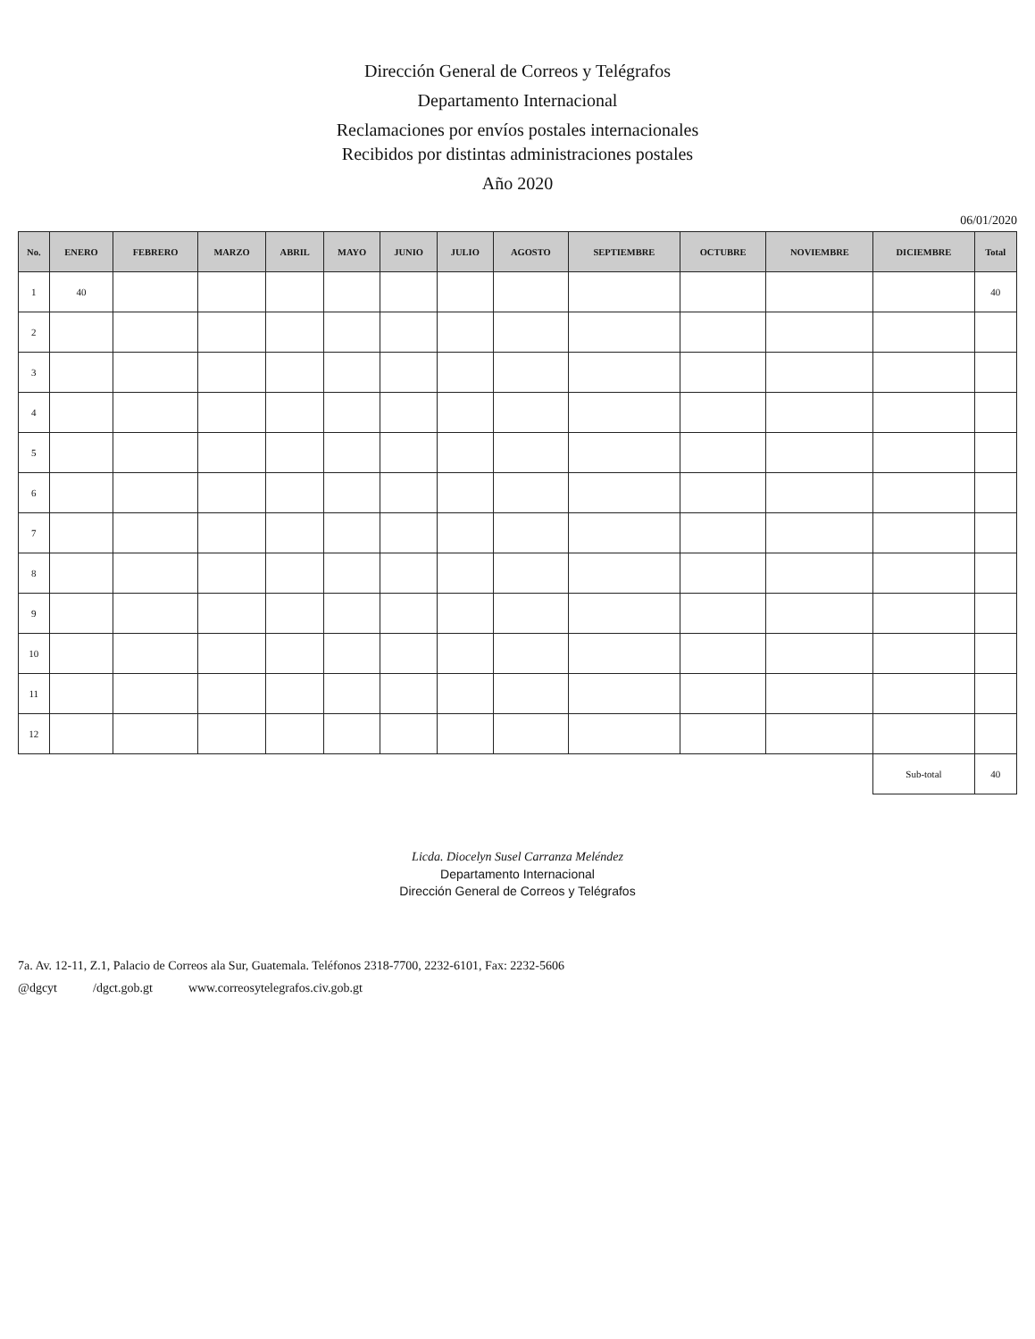Dirección General de Correos y Telégrafos
Departamento Internacional
Reclamaciones por envíos postales internacionales
Recibidos por distintas administraciones postales
Año 2020
06/01/2020
| No. | ENERO | FEBRERO | MARZO | ABRIL | MAYO | JUNIO | JULIO | AGOSTO | SEPTIEMBRE | OCTUBRE | NOVIEMBRE | DICIEMBRE | Total |
| --- | --- | --- | --- | --- | --- | --- | --- | --- | --- | --- | --- | --- | --- |
| 1 | 40 | | | | | | | | | | | | 40 |
| 2 | | | | | | | | | | | | | |
| 3 | | | | | | | | | | | | | |
| 4 | | | | | | | | | | | | | |
| 5 | | | | | | | | | | | | | |
| 6 | | | | | | | | | | | | | |
| 7 | | | | | | | | | | | | | |
| 8 | | | | | | | | | | | | | |
| 9 | | | | | | | | | | | | | |
| 10 | | | | | | | | | | | | | |
| 11 | | | | | | | | | | | | | |
| 12 | | | | | | | | | | | | | |
| | | | | | | | | | | | | Sub-total | 40 |
Licda. Diocelyn Susel Carranza Meléndez
Departamento Internacional
Dirección General de Correos y Telégrafos
7a. Av. 12-11, Z.1, Palacio de Correos ala Sur, Guatemala. Teléfonos 2318-7700, 2232-6101, Fax: 2232-5606
@dgcyt /dgct.gob.gt www.correosytelegrafos.civ.gob.gt